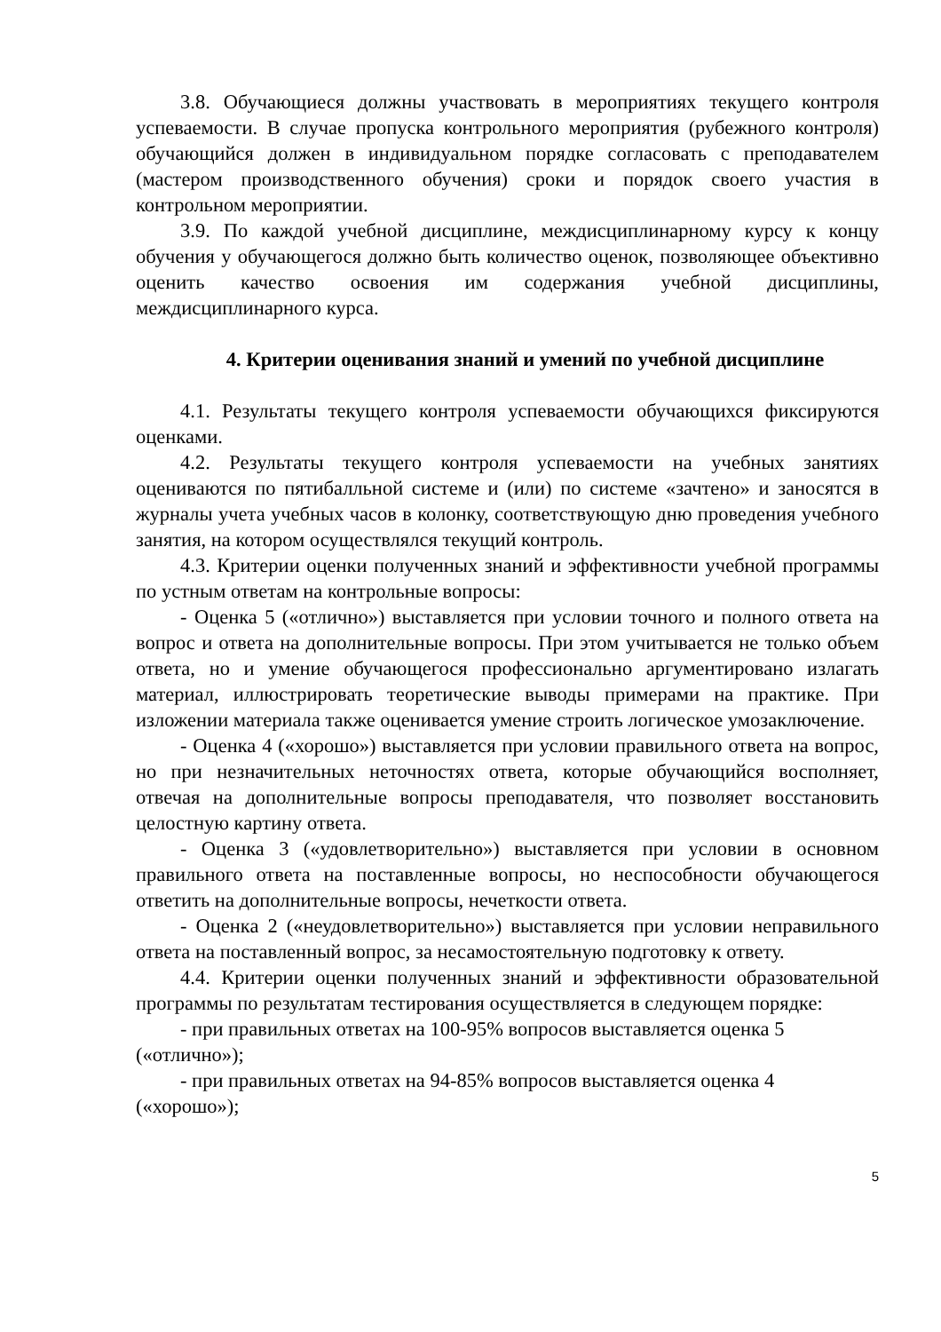3.8. Обучающиеся должны участвовать в мероприятиях текущего контроля успеваемости. В случае пропуска контрольного мероприятия (рубежного контроля) обучающийся должен в индивидуальном порядке согласовать с преподавателем (мастером производственного обучения) сроки и порядок своего участия в контрольном мероприятии.
3.9. По каждой учебной дисциплине, междисциплинарному курсу к концу обучения у обучающегося должно быть количество оценок, позволяющее объективно оценить качество освоения им содержания учебной дисциплины, междисциплинарного курса.
4. Критерии оценивания знаний и умений по учебной дисциплине
4.1. Результаты текущего контроля успеваемости обучающихся фиксируются оценками.
4.2. Результаты текущего контроля успеваемости на учебных занятиях оцениваются по пятибалльной системе и (или) по системе «зачтено» и заносятся в журналы учета учебных часов в колонку, соответствующую дню проведения учебного занятия, на котором осуществлялся текущий контроль.
4.3. Критерии оценки полученных знаний и эффективности учебной программы по устным ответам на контрольные вопросы:
- Оценка 5 («отлично») выставляется при условии точного и полного ответа на вопрос и ответа на дополнительные вопросы. При этом учитывается не только объем ответа, но и умение обучающегося профессионально аргументировано излагать материал, иллюстрировать теоретические выводы примерами на практике. При изложении материала также оценивается умение строить логическое умозаключение.
- Оценка 4 («хорошо») выставляется при условии правильного ответа на вопрос, но при незначительных неточностях ответа, которые обучающийся восполняет, отвечая на дополнительные вопросы преподавателя, что позволяет восстановить целостную картину ответа.
- Оценка 3 («удовлетворительно») выставляется при условии в основном правильного ответа на поставленные вопросы, но неспособности обучающегося ответить на дополнительные вопросы, нечеткости ответа.
- Оценка 2 («неудовлетворительно») выставляется при условии неправильного ответа на поставленный вопрос, за несамостоятельную подготовку к ответу.
4.4. Критерии оценки полученных знаний и эффективности образовательной программы по результатам тестирования осуществляется в следующем порядке:
- при правильных ответах на 100-95% вопросов выставляется оценка 5 («отлично»);
- при правильных ответах на 94-85% вопросов выставляется оценка 4 («хорошо»);
5